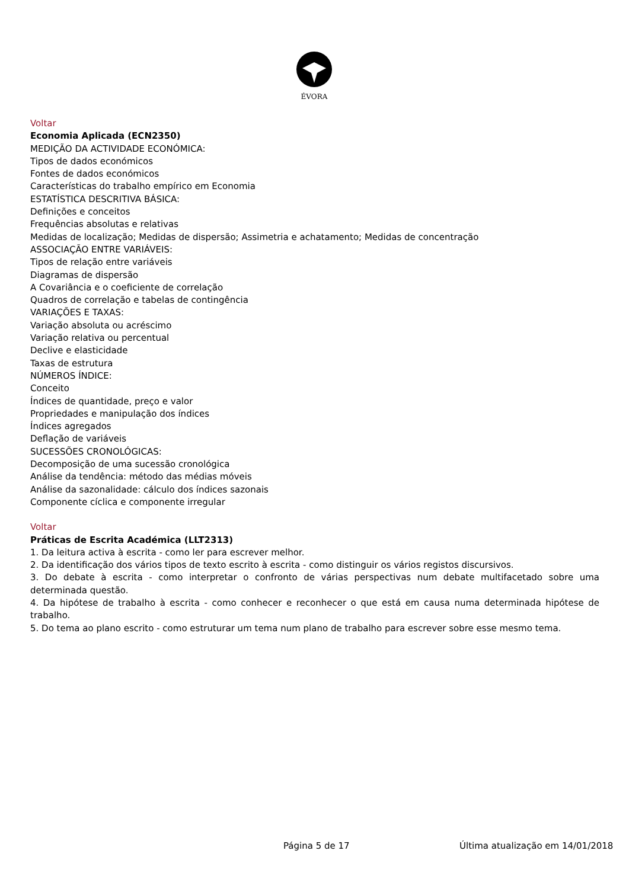ÉVORA
Voltar
Economia Aplicada (ECN2350)
MEDIÇÃO DA ACTIVIDADE ECONÓMICA:
Tipos de dados económicos
Fontes de dados económicos
Características do trabalho empírico em Economia
ESTATÍSTICA DESCRITIVA BÁSICA:
Definições e conceitos
Frequências absolutas e relativas
Medidas de localização; Medidas de dispersão; Assimetria e achatamento; Medidas de concentração
ASSOCIAÇÃO ENTRE VARIÁVEIS:
Tipos de relação entre variáveis
Diagramas de dispersão
A Covariância e o coeficiente de correlação
Quadros de correlação e tabelas de contingência
VARIAÇÕES E TAXAS:
Variação absoluta ou acréscimo
Variação relativa ou percentual
Declive e elasticidade
Taxas de estrutura
NÚMEROS ÍNDICE:
Conceito
Índices de quantidade, preço e valor
Propriedades e manipulação dos índices
Índices agregados
Deflação de variáveis
SUCESSÕES CRONOLÓGICAS:
Decomposição de uma sucessão cronológica
Análise da tendência: método das médias móveis
Análise da sazonalidade: cálculo dos índices sazonais
Componente cíclica e componente irregular
Voltar
Práticas de Escrita Académica (LLT2313)
1. Da leitura activa à escrita - como ler para escrever melhor.
2. Da identificação dos vários tipos de texto escrito à escrita - como distinguir os vários registos discursivos.
3. Do debate à escrita - como interpretar o confronto de várias perspectivas num debate multifacetado sobre uma determinada questão.
4. Da hipótese de trabalho à escrita - como conhecer e reconhecer o que está em causa numa determinada hipótese de trabalho.
5. Do tema ao plano escrito - como estruturar um tema num plano de trabalho para escrever sobre esse mesmo tema.
Página 5 de 17 Última atualização em 14/01/2018